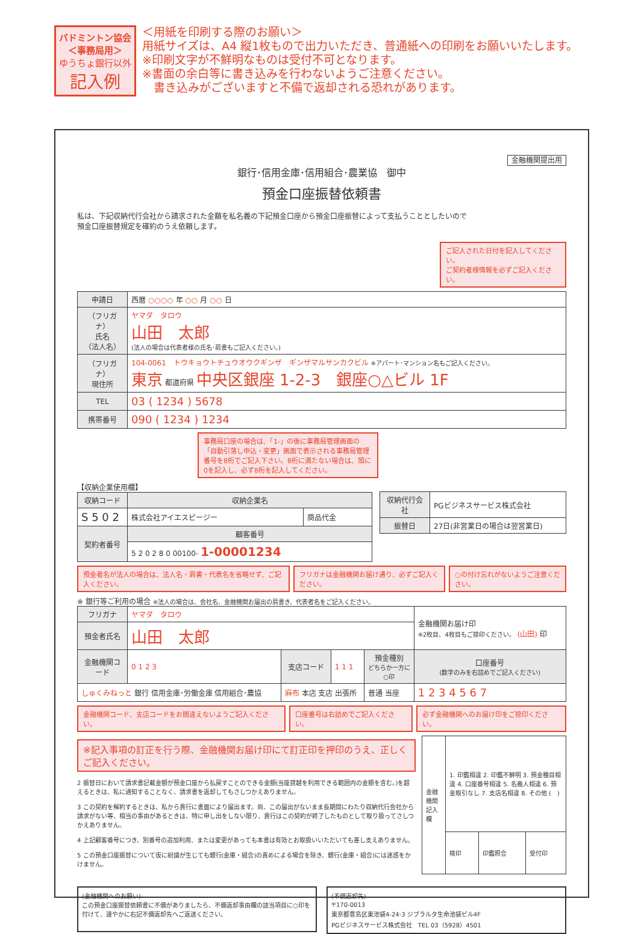バドミントン協会
＜事務局用＞
ゆうちょ銀行以外
記入例
＜用紙を印刷する際のお願い＞
用紙サイズは、A4 縦1枚もので出力いただき、普通紙への印刷をお願いいたします。
※印刷文字が不鮮明なものは受付不可となります。
※書面の余白等に書き込みを行わないようご注意ください。
　書き込みがございますと不備で返却される恐れがあります。
金融機関提出用
銀行･信用金庫･信用組合･農業協　御中
預金口座振替依頼書
私は、下記収納代行会社から請求された金額を私名義の下記預金口座から預金口座振替によって支払うこととしたいので
預金口座振替規定を確約のうえ依頼します。
ご記入された日付を記入してください。
ご契約者様情報を必ずご記入ください。
| 申請日 | 西暦 ○○○○ 年 ○○ 月 ○○ 日 |
| （フリガナ） 氏名 （法人名） | ヤマダ タロウ 山田 太郎 (法人の場合は代表者様の氏名･肩書もご記入ください。) |
| （フリガナ） 現住所 | 104-0061 トウキョウトチュウオウクギンザ ギンザマルサンカクビル ※アパート･マンション名もご記入ください。 東京 都道府県 中央区銀座 1-2-3 銀座○△ビル 1F |
| TEL | 03 ( 1234 ) 5678 |
| 携帯番号 | 090 ( 1234 ) 1234 |
事務局口座の場合は、「1-」の後に事務局管理画面の「自動引落し申込・変更」画面で表示される事務局管理番号を8桁でご記入下さい。8桁に満たない場合は、頭に0を記入し、必ず8桁を記入してください。
【収納企業使用欄】
| 収納コード | 収納企業名 | |
| --- | --- | --- |
| S 5 0 2 | 株式会社アイエスピージー | 商品代金 |
| 契約者番号 | 顧客番号 | |
| | 5 2 0 2 8 0 00100- 1-00001234 | |
| 収納代行会社 | PGビジネスサービス株式会社 |
| 振替日 | 27日(非営業日の場合は翌営業日) |
預金者名が法人の場合は、法人名・肩書・代表名を省略せず、ご記入ください。
フリガナは金融機関お届け通り、必ずご記入ください。
○の付け忘れがないようご注意ください。
※ 銀行等ご利用の場合 ※法人の場合は、会社名、金融機関お届出の肩書き、代表者名をご記入ください。
| フリガナ | ヤマダ タロウ | | | | | 金融機関お届け印 ※2枚目、4枚目もご捺印ください。 (山田) 印 |
| 預金者氏名 | 山田 太郎 | | | | | |
| 金融機関コード | 0 1 2 3 | 支店コード | 1 1 1 | 預金種別 どちらか一方に○印 | 口座番号 (数字のみを右詰めでご記入ください) | |
| しゅくみねっと 銀行 信用金庫･労働金庫 信用組合･農協 | | 麻布 本店 支店 出張所 | | 普通 当座 | 1 2 3 4 5 6 7 | |
金融機関コード、支店コードをお間違えないようご記入ください。
口座番号は右詰めでご記入ください。 必ず金融機関へのお届け印をご捺印ください。
※記入事項の訂正を行う際、金融機関お届け印にて訂正印を押印のうえ、正しくご記入ください。
2 振替日において請求書記載金額が預金口座から払戻すことのできる金額(当座貸越を利用できる範囲内の金額を含む。)を超えるときは、私に通知することなく、請求書を返却してもさしつかえありません。
3 この契約を解約するときは、私から貴行に書面により届出ます。尚、この届出がないまま長期間にわたり収納代行会社から請求がない等、相当の事由があるときは、特に申し出をしない限り、貴行はこの契約が終了したものとして取り扱ってさしつかえありません。
4 上記顧客番号につき、別番号の追加利用、または変更があっても本書は有効とお取扱いいただいても差し支えありません。
5 この預金口座振替について仮に紛議が生じても銀行(金庫・組合)の責めによる場合を除き、銀行(金庫・組合)には迷惑をかけません。
| 金融機関記入欄 | 1. 印鑑相違 2. 印鑑不鮮明 3. 預金種目相違 4. 口座番号相違 5. 名義人相違 6. 預金取引なし 7. 支店名相違 8. その他 ( ) | | |
| | 検印 | 印鑑照合 | 受付印 |
(金融機関へのお願い)
この預金口座振替依頼書に不備がありましたら、不備返却事由欄の該当項目に○印を付けて、速やかに右記不備返却先へご返送ください。
(不備返却先)
〒170-0013
東京都豊島区東池袋4-24-3 ジブラルタ生命池袋ビル4F
PGビジネスサービス株式会社　TEL 03（5928）4501